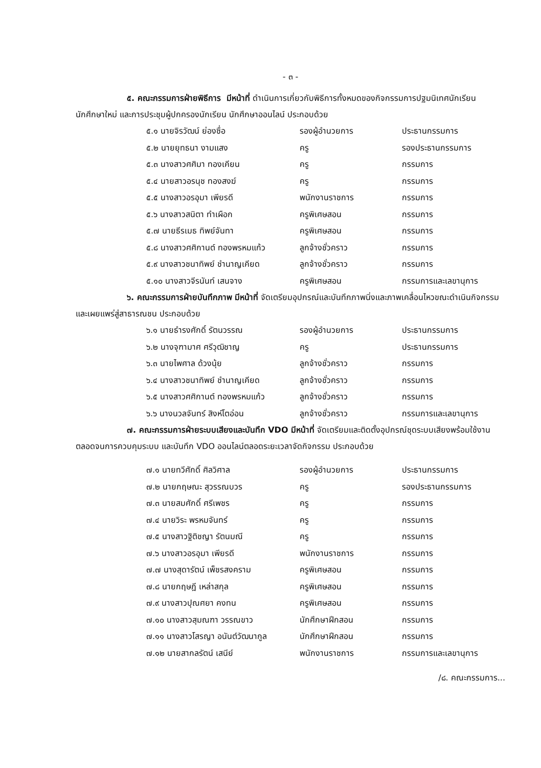- ๓ -
๕. คณะกรรมการฝ่ายพิธีการ มีหน้าที่ ดำเนินการเกี่ยวกับพิธีการทั้งหมดของกิจกรรมการปฐมนิเทศนักเรียน นักศึกษาใหม่ และการประชุมผู้ปกครองนักเรียน นักศึกษาออนไลน์ ประกอบด้วย
| ๕.๑ นายจิรวัฒน์ ย่องซื่อ | รองผู้อำนวยการ | ประธานกรรมการ |
| ๕.๒ นายยุทธนา งามแสง | ครู | รองประธานกรรมการ |
| ๕.๓ นางสาวศศิมา ทองเคียน | ครู | กรรมการ |
| ๕.๔ นายสาวอรนุช ทองสงฆ์ | ครู | กรรมการ |
| ๕.๕ นางสาวอรอุมา เพียรดี | พนักงานราชการ | กรรมการ |
| ๕.๖ นางสาวสนิตา ทำเผือก | ครูพิเศษสอน | กรรมการ |
| ๕.๗ นายธีรเมธ ทิพย์จันทา | ครูพิเศษสอน | กรรมการ |
| ๕.๘ นางสาวศศิกานต์ ทองพรหมแก้ว | ลูกจ้างชั่วคราว | กรรมการ |
| ๕.๙ นางสาวชนาทิพย์ ชำนาญเคียด | ลูกจ้างชั่วคราว | กรรมการ |
| ๕.๑๐ นางสาวจีรนันท์ เสนจาง | ครูพิเศษสอน | กรรมการและเลขานุการ |
๖. คณะกรรมการฝ่ายบันทึกภาพ มีหน้าที่ จัดเตรียมอุปกรณ์และบันทึกภาพนิ่งและภาพเคลื่อนไหวขณะดำเนินกิจกรรม และเผยแพร่สู่สาธารณชน ประกอบด้วย
| ๖.๑ นายธำรงศักดิ์ รัตนวรรณ | รองผู้อำนวยการ | ประธานกรรมการ |
| ๖.๒ นางจุฑามาศ ศรีวุฒิชาญ | ครู | ประธานกรรมการ |
| ๖.๓ นายไพศาล ด้วงนุ้ย | ลูกจ้างชั่วคราว | กรรมการ |
| ๖.๔ นางสาวชนาทิพย์ ชำนาญเคียด | ลูกจ้างชั่วคราว | กรรมการ |
| ๖.๕ นางสาวศศิกานต์ ทองพรหมแก้ว | ลูกจ้างชั่วคราว | กรรมการ |
| ๖.๖ นางนวลจันทร์ สิงห์โตอ่อน | ลูกจ้างชั่วคราว | กรรมการและเลขานุการ |
๗. คณะกรรมการฝ่ายระบบเสียงและบันทึก VDO มีหน้าที่ จัดเตรียมและติดตั้งอุปกรณ์ชุดระบบเสียงพร้อมใช้งานตลอดจนการควบคุมระบบ และบันทึก VDO ออนไลน์ตลอดระยะเวลาจัดกิจกรรม ประกอบด้วย
| ๗.๑ นายทวีศักดิ์ ศิลวิศาล | รองผู้อำนวยการ | ประธานกรรมการ |
| ๗.๒ นายกฤษณะ สุวรรณบวร | ครู | รองประธานกรรมการ |
| ๗.๓ นายสมศักดิ์ ศรีเพชร | ครู | กรรมการ |
| ๗.๔ นายวิระ พรหมจันทร์ | ครู | กรรมการ |
| ๗.๕ นางสาวฐิติชญา รัตนมณี | ครู | กรรมการ |
| ๗.๖ นางสาวอรอุมา เพียรดี | พนักงานราชการ | กรรมการ |
| ๗.๗ นางสุดารัตน์ เพ็ชรสงคราม | ครูพิเศษสอน | กรรมการ |
| ๗.๘ นายกฤษฎี เหล่าสกุล | ครูพิเศษสอน | กรรมการ |
| ๗.๙ นางสาวปุณศยา คงทน | ครูพิเศษสอน | กรรมการ |
| ๗.๑๐ นางสาวสุมณฑา วรรณขาว | นักศึกษาฝึกสอน | กรรมการ |
| ๗.๑๑ นางสาวโสรญา อนันต์วัฒนากูล | นักศึกษาฝึกสอน | กรรมการ |
| ๗.๑๒ นายสากลรัตน์ เสนีย์ | พนักงานราชการ | กรรมการและเลขานุการ |
/๘. คณะกรรมการ...